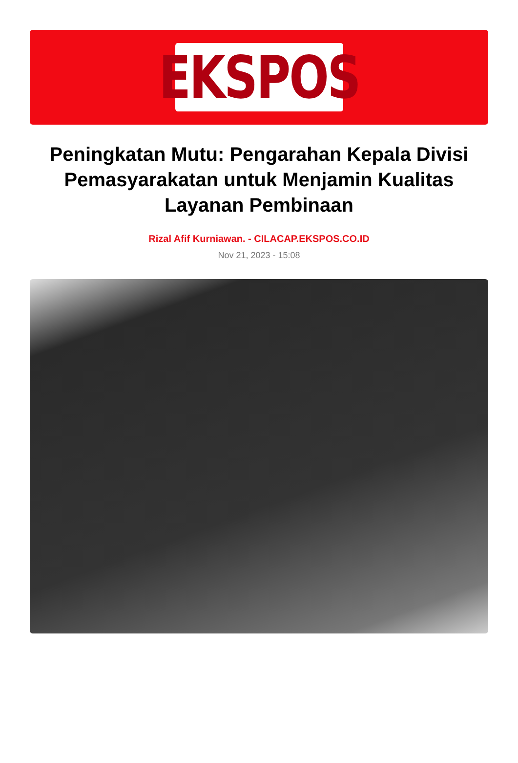EKSPOS
Peningkatan Mutu: Pengarahan Kepala Divisi Pemasyarakatan untuk Menjamin Kualitas Layanan Pembinaan
Rizal Afif Kurniawan. - CILACAP.EKSPOS.CO.ID
Nov 21, 2023 - 15:08